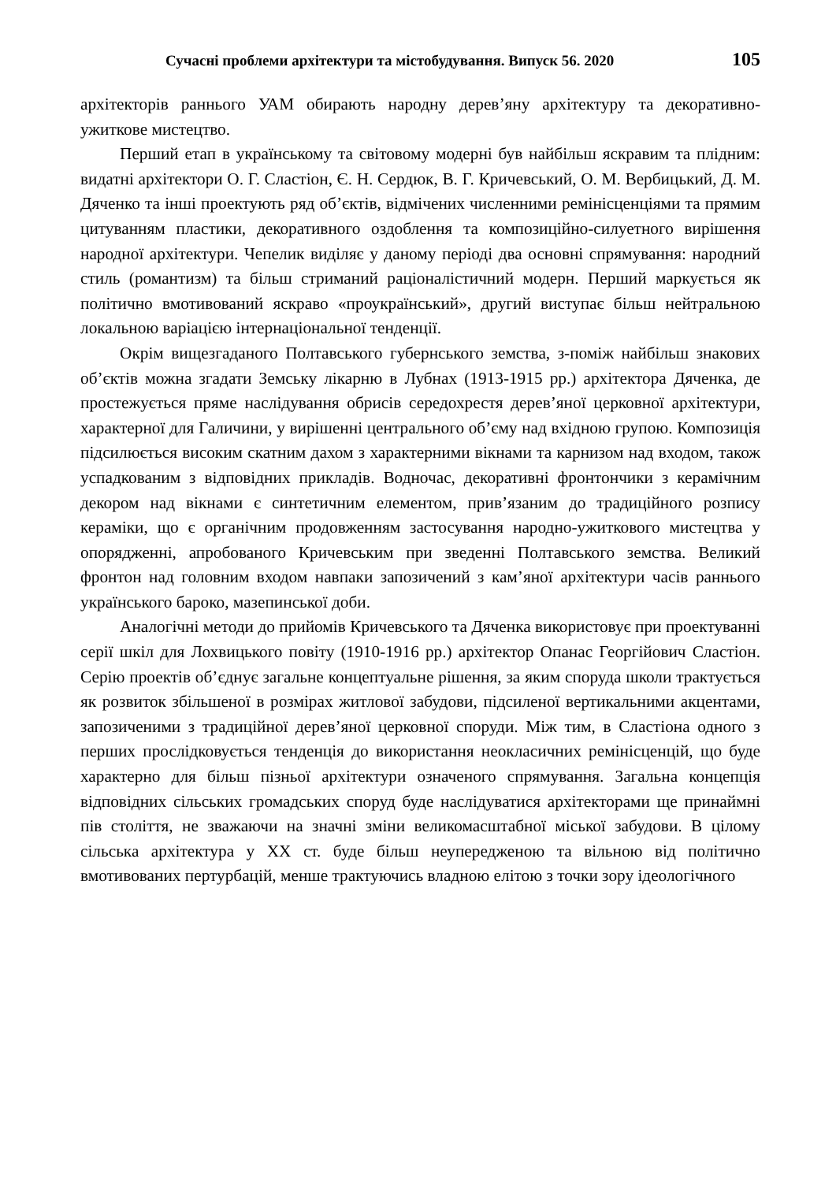Сучасні проблеми архітектури та містобудування. Випуск 56. 2020 105
архітекторів раннього УАМ обирають народну дерев’яну архітектуру та декоративно-ужиткове мистецтво.
Перший етап в українському та світовому модерні був найбільш яскравим та плідним: видатні архітектори О. Г. Сластіон, Є. Н. Сердюк, В. Г. Кричевський, О. М. Вербицький, Д. М. Дяченко та інші проектують ряд об’єктів, відмічених численними ремінісценціями та прямим цитуванням пластики, декоративного оздоблення та композиційно-силуетного вирішення народної архітектури. Чепелик виділяє у даному періоді два основні спрямування: народний стиль (романтизм) та більш стриманий раціоналістичний модерн. Перший маркується як політично вмотивований яскраво «проукраїнський», другий виступає більш нейтральною локальною варіацією інтернаціональної тенденції.
Окрім вищезгаданого Полтавського губернського земства, з-поміж найбільш знакових об’єктів можна згадати Земську лікарню в Лубнах (1913-1915 рр.) архітектора Дяченка, де простежується пряме наслідування обрисів середохрестя дерев’яної церковної архітектури, характерної для Галичини, у вирішенні центрального об’єму над вхідною групою. Композиція підсилюється високим скатним дахом з характерними вікнами та карнизом над входом, також успадкованим з відповідних прикладів. Водночас, декоративні фронтончики з керамічним декором над вікнами є синтетичним елементом, прив’язаним до традиційного розпису кераміки, що є органічним продовженням застосування народно-ужиткового мистецтва у опорядженні, апробованого Кричевським при зведенні Полтавського земства. Великий фронтон над головним входом навпаки запозичений з кам’яної архітектури часів раннього українського бароко, мазепинської доби.
Аналогічні методи до прийомів Кричевського та Дяченка використовує при проектуванні серії шкіл для Лохвицького повіту (1910-1916 рр.) архітектор Опанас Георгійович Сластіон. Серію проектів об’єднує загальне концептуальне рішення, за яким споруда школи трактується як розвиток збільшеної в розмірах житлової забудови, підсиленої вертикальними акцентами, запозиченими з традиційної дерев’яної церковної споруди. Між тим, в Сластіона одного з перших прослідковується тенденція до використання неокласичних ремінісценцій, що буде характерно для більш пізньої архітектури означеного спрямування. Загальна концепція відповідних сільських громадських споруд буде наслідуватися архітекторами ще принаймні пів століття, не зважаючи на значні зміни великомасштабної міської забудови. В цілому сільська архітектура у ХХ ст. буде більш неупередженою та вільною від політично вмотивованих пертурбацій, менше трактуючись владною елітою з точки зору ідеологічного